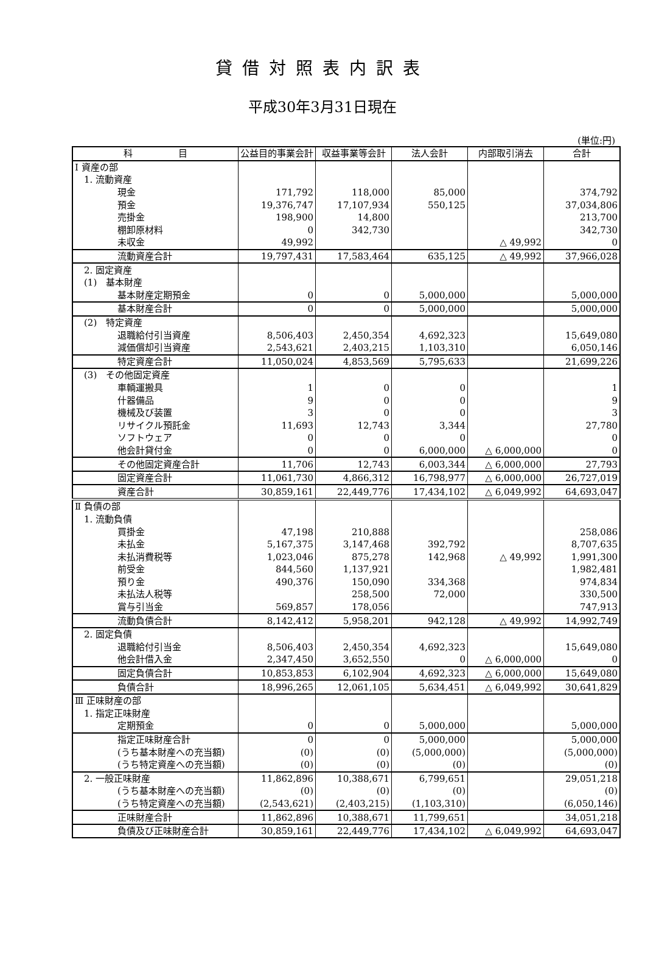貸借対照表内訳表
平成30年3月31日現在
(単位:円)
| 科 目 | 公益目的事業会計 | 収益事業等会計 | 法人会計 | 内部取引消去 | 合計 |
| --- | --- | --- | --- | --- | --- |
| Ⅰ 資産の部 | | | | | |
| 1. 流動資産 | | | | | |
| 現金 | 171,792 | 118,000 | 85,000 | | 374,792 |
| 預金 | 19,376,747 | 17,107,934 | 550,125 | | 37,034,806 |
| 売掛金 | 198,900 | 14,800 | | | 213,700 |
| 棚卸原材料 | 0 | 342,730 | | | 342,730 |
| 未収金 | 49,992 | | | △ 49,992 | 0 |
| 流動資産合計 | 19,797,431 | 17,583,464 | 635,125 | △ 49,992 | 37,966,028 |
| 2. 固定資産 | | | | | |
| (1) 基本財産 | | | | | |
| 基本財産定期預金 | 0 | 0 | 5,000,000 | | 5,000,000 |
| 基本財産合計 | 0 | 0 | 5,000,000 | | 5,000,000 |
| (2) 特定資産 | | | | | |
| 退職給付引当資産 | 8,506,403 | 2,450,354 | 4,692,323 | | 15,649,080 |
| 減価償却引当資産 | 2,543,621 | 2,403,215 | 1,103,310 | | 6,050,146 |
| 特定資産合計 | 11,050,024 | 4,853,569 | 5,795,633 | | 21,699,226 |
| (3) その他固定資産 | | | | | |
| 車輌運搬具 | 1 | 0 | 0 | | 1 |
| 什器備品 | 9 | 0 | 0 | | 9 |
| 機械及び装置 | 3 | 0 | 0 | | 3 |
| リサイクル預託金 | 11,693 | 12,743 | 3,344 | | 27,780 |
| ソフトウェア | 0 | 0 | 0 | | 0 |
| 他会計貸付金 | 0 | 0 | 6,000,000 | △ 6,000,000 | 0 |
| その他固定資産合計 | 11,706 | 12,743 | 6,003,344 | △ 6,000,000 | 27,793 |
| 固定資産合計 | 11,061,730 | 4,866,312 | 16,798,977 | △ 6,000,000 | 26,727,019 |
| 資産合計 | 30,859,161 | 22,449,776 | 17,434,102 | △ 6,049,992 | 64,693,047 |
| Ⅱ 負債の部 | | | | | |
| 1. 流動負債 | | | | | |
| 買掛金 | 47,198 | 210,888 | | | 258,086 |
| 未払金 | 5,167,375 | 3,147,468 | 392,792 | | 8,707,635 |
| 未払消費税等 | 1,023,046 | 875,278 | 142,968 | △ 49,992 | 1,991,300 |
| 前受金 | 844,560 | 1,137,921 | | | 1,982,481 |
| 預り金 | 490,376 | 150,090 | 334,368 | | 974,834 |
| 未払法人税等 | | 258,500 | 72,000 | | 330,500 |
| 賞与引当金 | 569,857 | 178,056 | | | 747,913 |
| 流動負債合計 | 8,142,412 | 5,958,201 | 942,128 | △ 49,992 | 14,992,749 |
| 2. 固定負債 | | | | | |
| 退職給付引当金 | 8,506,403 | 2,450,354 | 4,692,323 | | 15,649,080 |
| 他会計借入金 | 2,347,450 | 3,652,550 | 0 | △ 6,000,000 | 0 |
| 固定負債合計 | 10,853,853 | 6,102,904 | 4,692,323 | △ 6,000,000 | 15,649,080 |
| 負債合計 | 18,996,265 | 12,061,105 | 5,634,451 | △ 6,049,992 | 30,641,829 |
| Ⅲ 正味財産の部 | | | | | |
| 1. 指定正味財産 | | | | | |
| 定期預金 | 0 | 0 | 5,000,000 | | 5,000,000 |
| 指定正味財産合計 | 0 | 0 | 5,000,000 | | 5,000,000 |
| (うち基本財産への充当額) | (0) | (0) | (5,000,000) | | (5,000,000) |
| (うち特定資産への充当額) | (0) | (0) | (0) | | (0) |
| 2. 一般正味財産 | 11,862,896 | 10,388,671 | 6,799,651 | | 29,051,218 |
| (うち基本財産への充当額) | (0) | (0) | (0) | | (0) |
| (うち特定資産への充当額) | (2,543,621) | (2,403,215) | (1,103,310) | | (6,050,146) |
| 正味財産合計 | 11,862,896 | 10,388,671 | 11,799,651 | | 34,051,218 |
| 負債及び正味財産合計 | 30,859,161 | 22,449,776 | 17,434,102 | △ 6,049,992 | 64,693,047 |